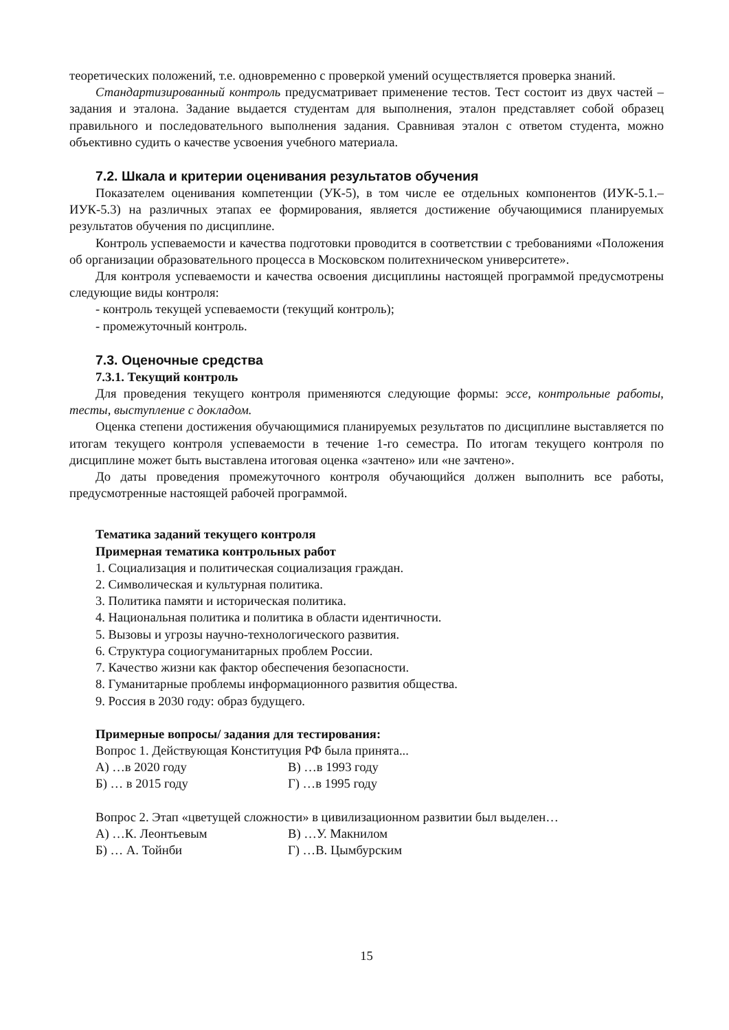теоретических положений, т.е. одновременно с проверкой умений осуществляется проверка знаний.
Стандартизированный контроль предусматривает применение тестов. Тест состоит из двух частей – задания и эталона. Задание выдается студентам для выполнения, эталон представляет собой образец правильного и последовательного выполнения задания. Сравнивая эталон с ответом студента, можно объективно судить о качестве усвоения учебного материала.
7.2. Шкала и критерии оценивания результатов обучения
Показателем оценивания компетенции (УК-5), в том числе ее отдельных компонентов (ИУК-5.1.– ИУК-5.3) на различных этапах ее формирования, является достижение обучающимися планируемых результатов обучения по дисциплине.
Контроль успеваемости и качества подготовки проводится в соответствии с требованиями «Положения об организации образовательного процесса в Московском политехническом университете».
Для контроля успеваемости и качества освоения дисциплины настоящей программой предусмотрены следующие виды контроля:
- контроль текущей успеваемости (текущий контроль);
- промежуточный контроль.
7.3. Оценочные средства
7.3.1. Текущий контроль
Для проведения текущего контроля применяются следующие формы: эссе, контрольные работы, тесты, выступление с докладом.
Оценка степени достижения обучающимися планируемых результатов по дисциплине выставляется по итогам текущего контроля успеваемости в течение 1-го семестра. По итогам текущего контроля по дисциплине может быть выставлена итоговая оценка «зачтено» или «не зачтено».
До даты проведения промежуточного контроля обучающийся должен выполнить все работы, предусмотренные настоящей рабочей программой.
Тематика заданий текущего контроля
Примерная тематика контрольных работ
1. Социализация и политическая социализация граждан.
2. Символическая и культурная политика.
3. Политика памяти и историческая политика.
4. Национальная политика и политика в области идентичности.
5. Вызовы и угрозы научно-технологического развития.
6. Структура социогуманитарных проблем России.
7. Качество жизни как фактор обеспечения безопасности.
8. Гуманитарные проблемы информационного развития общества.
9. Россия в 2030 году: образ будущего.
Примерные вопросы/ задания для тестирования:
Вопрос 1. Действующая Конституция РФ была принята...
А) …в 2020 году В) …в 1993 году
Б) … в 2015 году Г) …в 1995 году
Вопрос 2. Этап «цветущей сложности» в цивилизационном развитии был выделен…
А) …К. Леонтьевым В) …У. Макнилом
Б) … А. Тойнби Г) …В. Цымбурским
15